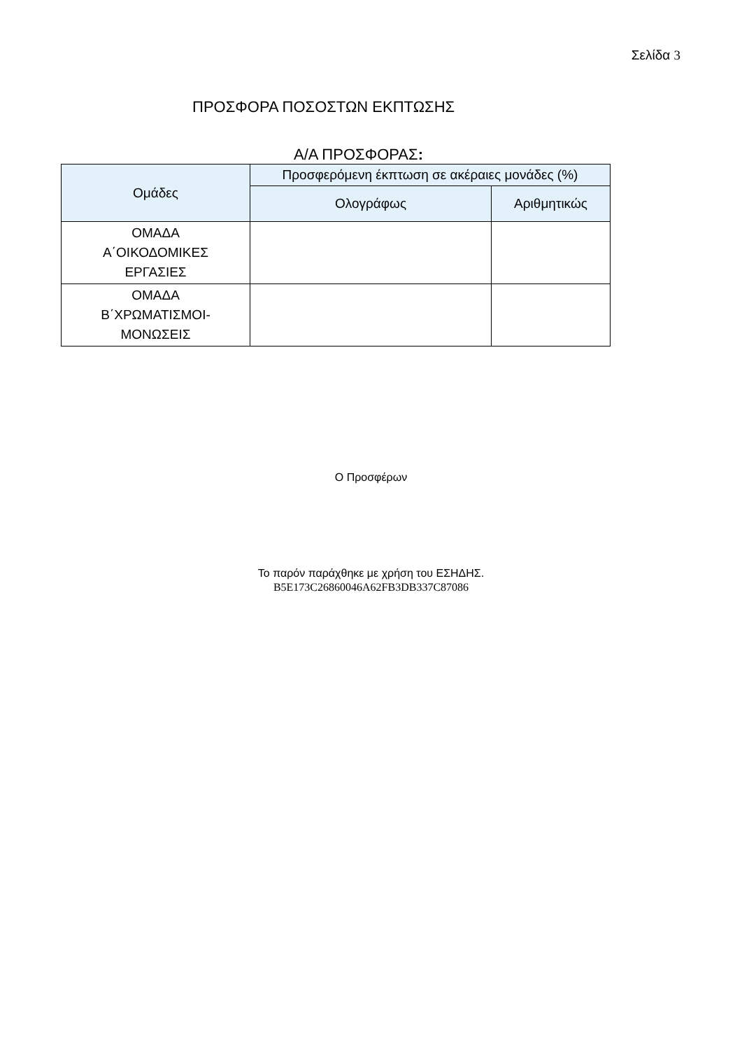Σελίδα 3
ΠΡΟΣΦΟΡΑ ΠΟΣΟΣΤΩΝ ΕΚΠΤΩΣΗΣ
Α/Α ΠΡΟΣΦΟΡΑΣ:
| Ομάδες | Προσφερόμενη έκπτωση σε ακέραιες μονάδες (%) | |
| --- | --- | --- |
| | Ολογράφως | Αριθμητικώς |
| ΟΜΑΔΑ Α΄ΟΙΚΟΔΟΜΙΚΕΣ ΕΡΓΑΣΙΕΣ | | |
| ΟΜΑΔΑ Β΄ΧΡΩΜΑΤΙΣΜΟΙ- ΜΟΝΩΣΕΙΣ | | |
Ο Προσφέρων
Το παρόν παράχθηκε με χρήση του ΕΣΗΔΗΣ.
B5E173C26860046A62FB3DB337C87086